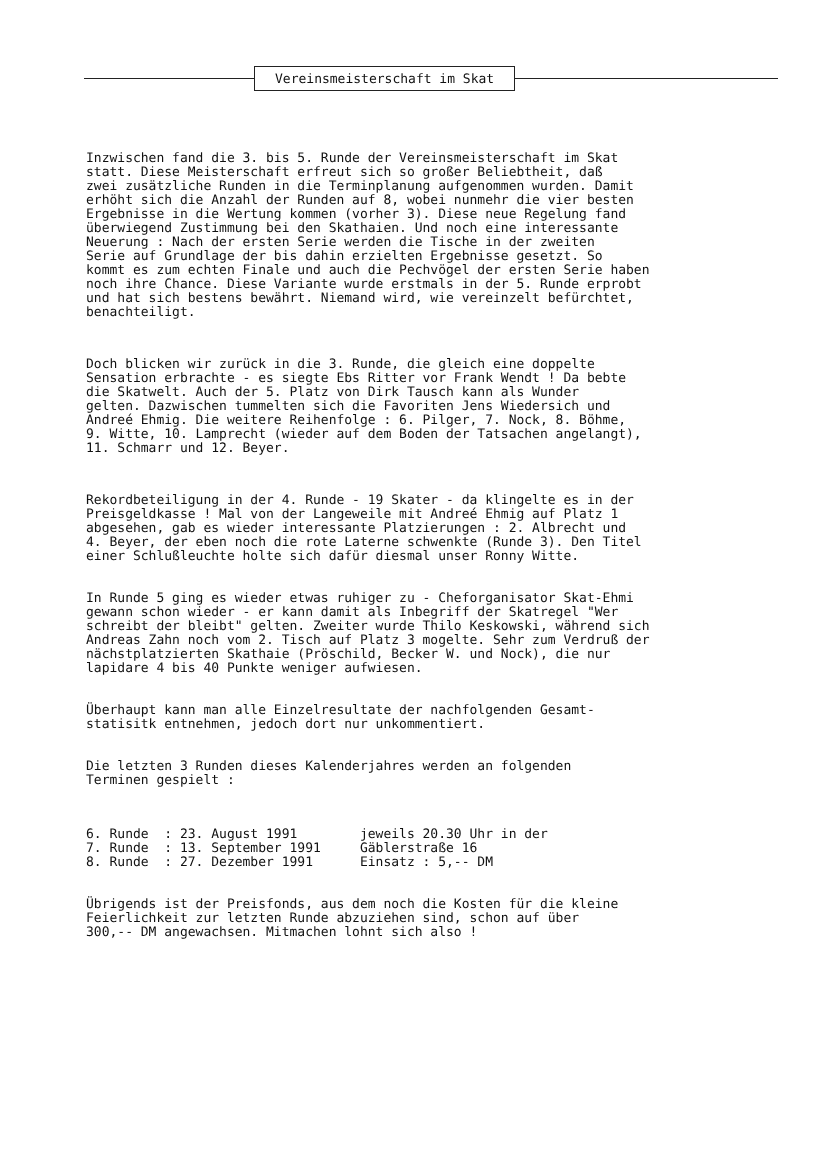Vereinsmeisterschaft im Skat
Inzwischen fand die 3. bis 5. Runde der Vereinsmeisterschaft im Skat statt. Diese Meisterschaft erfreut sich so großer Beliebtheit, daß zwei zusätzliche Runden in die Terminplanung aufgenommen wurden. Damit erhöht sich die Anzahl der Runden auf 8, wobei nunmehr die vier besten Ergebnisse in die Wertung kommen (vorher 3). Diese neue Regelung fand überwiegend Zustimmung bei den Skathaien. Und noch eine interessante Neuerung : Nach der ersten Serie werden die Tische in der zweiten Serie auf Grundlage der bis dahin erzielten Ergebnisse gesetzt. So kommt es zum echten Finale und auch die Pechvögel der ersten Serie haben noch ihre Chance. Diese Variante wurde erstmals in der 5. Runde erprobt und hat sich bestens bewährt. Niemand wird, wie vereinzelt befürchtet, benachteiligt.
Doch blicken wir zurück in die 3. Runde, die gleich eine doppelte Sensation erbrachte - es siegte Ebs Ritter vor Frank Wendt ! Da bebte die Skatwelt. Auch der 5. Platz von Dirk Tausch kann als Wunder gelten. Dazwischen tummelten sich die Favoriten Jens Wiedersich und Andreé Ehmig. Die weitere Reihenfolge : 6. Pilger, 7. Nock, 8. Böhme, 9. Witte, 10. Lamprecht (wieder auf dem Boden der Tatsachen angelangt), 11. Schmarr und 12. Beyer.
Rekordbeteiligung in der 4. Runde - 19 Skater - da klingelte es in der Preisgeldkasse ! Mal von der Langeweile mit Andreé Ehmig auf Platz 1 abgesehen, gab es wieder interessante Platzierungen : 2. Albrecht und 4. Beyer, der eben noch die rote Laterne schwenkte (Runde 3). Den Titel einer Schlußleuchte holte sich dafür diesmal unser Ronny Witte.
In Runde 5 ging es wieder etwas ruhiger zu - Cheforganisator Skat-Ehmi gewann schon wieder - er kann damit als Inbegriff der Skatregel "Wer schreibt der bleibt" gelten. Zweiter wurde Thilo Keskowski, während sich Andreas Zahn noch vom 2. Tisch auf Platz 3 mogelte. Sehr zum Verdruß der nächstplatzierten Skathaie (Pröschild, Becker W. und Nock), die nur lapidare 4 bis 40 Punkte weniger aufwiesen.
Überhaupt kann man alle Einzelresultate der nachfolgenden Gesamt- statisitk entnehmen, jedoch dort nur unkommentiert.
Die letzten 3 Runden dieses Kalenderjahres werden an folgenden Terminen gespielt :
6. Runde : 23. August 1991 jeweils 20.30 Uhr in der 7. Runde : 13. September 1991 Gäblerstraße 16 8. Runde : 27. Dezember 1991 Einsatz : 5,-- DM
Übrigends ist der Preisfonds, aus dem noch die Kosten für die kleine Feierlichkeit zur letzten Runde abzuziehen sind, schon auf über 300,-- DM angewachsen. Mitmachen lohnt sich also !